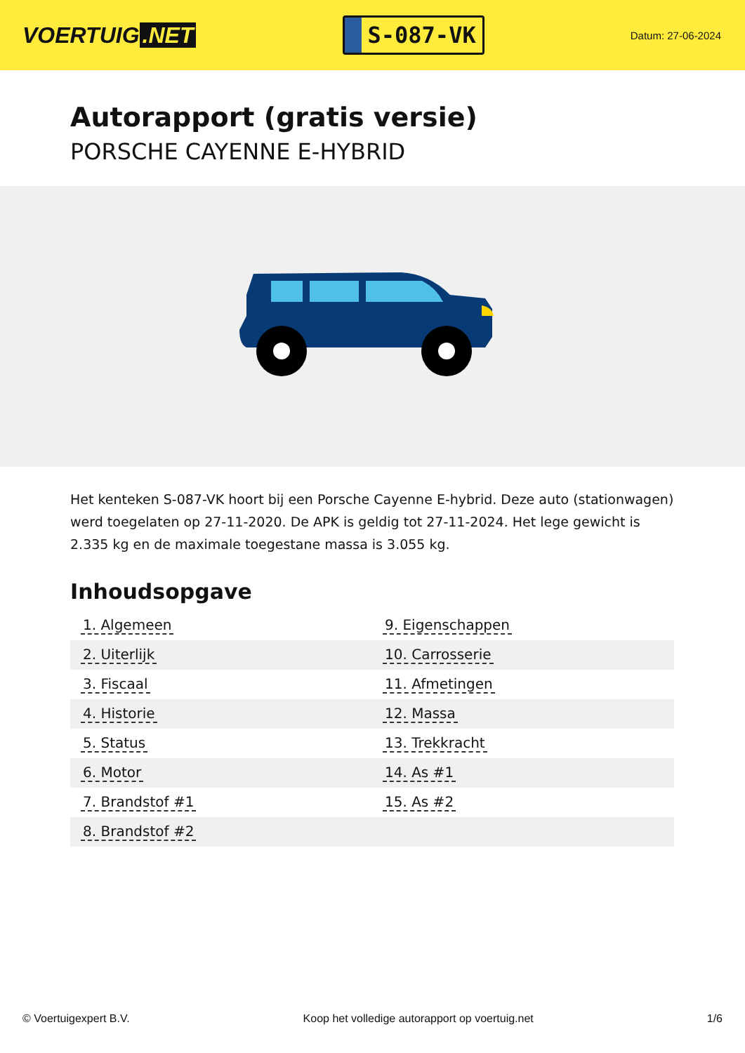VOERTUIG.NET
S-087-VK
Datum: 27-06-2024
Autorapport (gratis versie)
PORSCHE CAYENNE E-HYBRID
Het kenteken S-087-VK hoort bij een Porsche Cayenne E-hybrid. Deze auto (stationwagen) werd toegelaten op 27-11-2020. De APK is geldig tot 27-11-2024. Het lege gewicht is 2.335 kg en de maximale toegestane massa is 3.055 kg.
Inhoudsopgave
| 1. Algemeen | 9. Eigenschappen |
| 2. Uiterlijk | 10. Carrosserie |
| 3. Fiscaal | 11. Afmetingen |
| 4. Historie | 12. Massa |
| 5. Status | 13. Trekkracht |
| 6. Motor | 14. As #1 |
| 7. Brandstof #1 | 15. As #2 |
| 8. Brandstof #2 | |
© Voertuigexpert B.V. Koop het volledige autorapport op voertuig.net 1/6